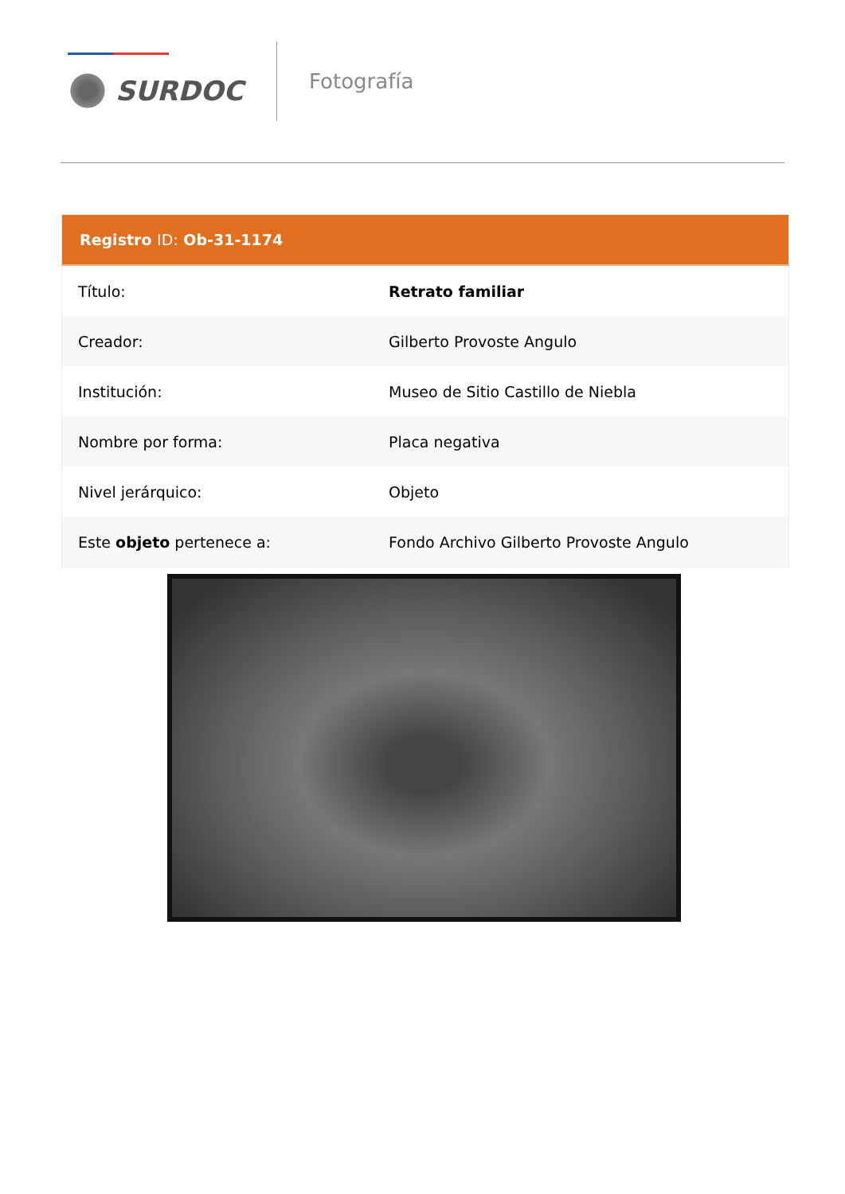SURDOC
Fotografía
| Registro ID: Ob-31-1174 | |
| --- | --- |
| Título: | Retrato familiar |
| Creador: | Gilberto Provoste Angulo |
| Institución: | Museo de Sitio Castillo de Niebla |
| Nombre por forma: | Placa negativa |
| Nivel jerárquico: | Objeto |
| Este objeto pertenece a: | Fondo Archivo Gilberto Provoste Angulo |